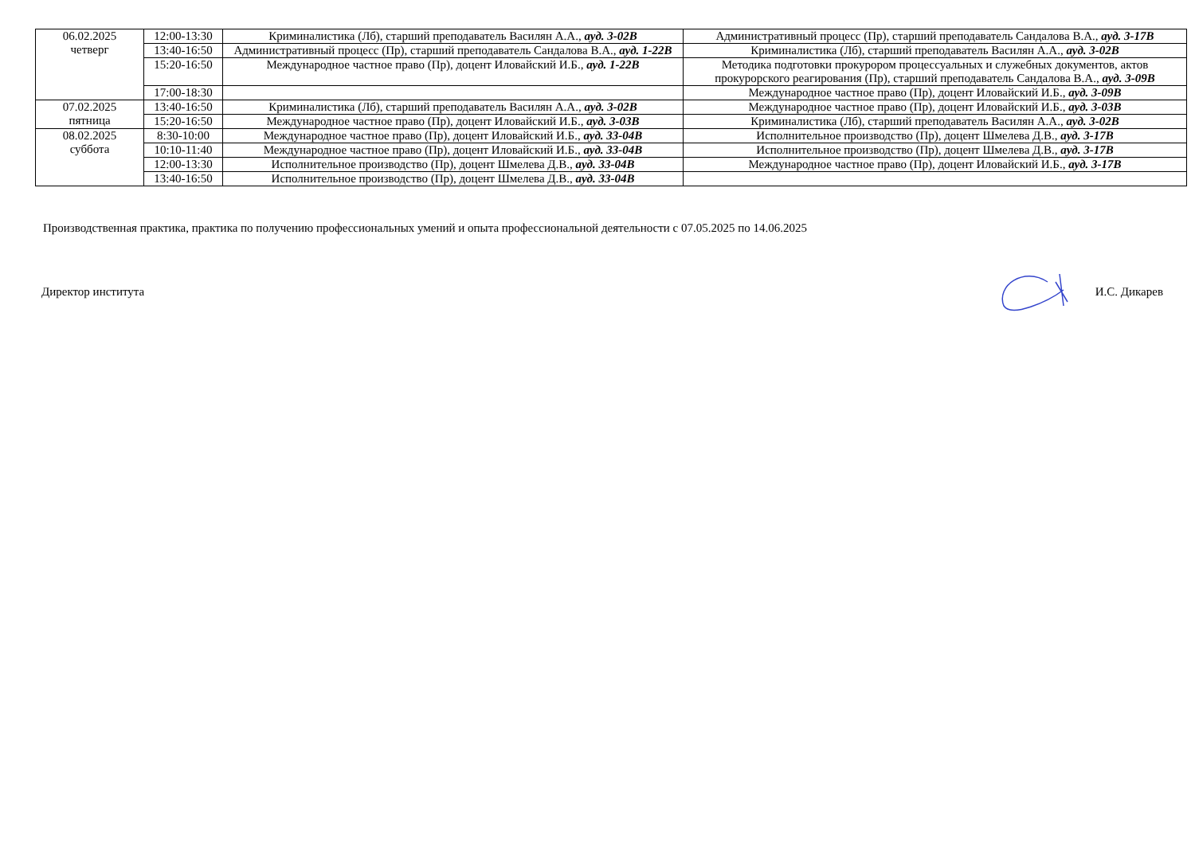| 06.02.2025 четверг | 12:00-13:30 | Криминалистика (Лб), старший преподаватель Василян А.А., ауд. 3-02В | Административный процесс (Пр), старший преподаватель Сандалова В.А., ауд. 3-17В |
| | 13:40-16:50 | Административный процесс (Пр), старший преподаватель Сандалова В.А., ауд. 1-22В | Криминалистика (Лб), старший преподаватель Василян А.А., ауд. 3-02В |
| | 15:20-16:50 | Международное частное право (Пр), доцент Иловайский И.Б., ауд. 1-22В | Методика подготовки прокурором процессуальных и служебных документов, актов прокурорского реагирования (Пр), старший преподаватель Сандалова В.А., ауд. 3-09В |
| | 17:00-18:30 | | Международное частное право (Пр), доцент Иловайский И.Б., ауд. 3-09В |
| 07.02.2025 пятница | 13:40-16:50 | Криминалистика (Лб), старший преподаватель Василян А.А., ауд. 3-02В | Международное частное право (Пр), доцент Иловайский И.Б., ауд. 3-03В |
| | 15:20-16:50 | Международное частное право (Пр), доцент Иловайский И.Б., ауд. 3-03В | Криминалистика (Лб), старший преподаватель Василян А.А., ауд. 3-02В |
| 08.02.2025 суббота | 8:30-10:00 | Международное частное право (Пр), доцент Иловайский И.Б., ауд. 33-04В | Исполнительное производство (Пр), доцент Шмелева Д.В., ауд. 3-17В |
| | 10:10-11:40 | Международное частное право (Пр), доцент Иловайский И.Б., ауд. 33-04В | Исполнительное производство (Пр), доцент Шмелева Д.В., ауд. 3-17В |
| | 12:00-13:30 | Исполнительное производство (Пр), доцент Шмелева Д.В., ауд. 33-04В | Международное частное право (Пр), доцент Иловайский И.Б., ауд. 3-17В |
| | 13:40-16:50 | Исполнительное производство (Пр), доцент Шмелева Д.В., ауд. 33-04В | |
Производственная практика, практика по получению профессиональных умений и опыта профессиональной деятельности с 07.05.2025 по 14.06.2025
Директор института И.С. Дикарев